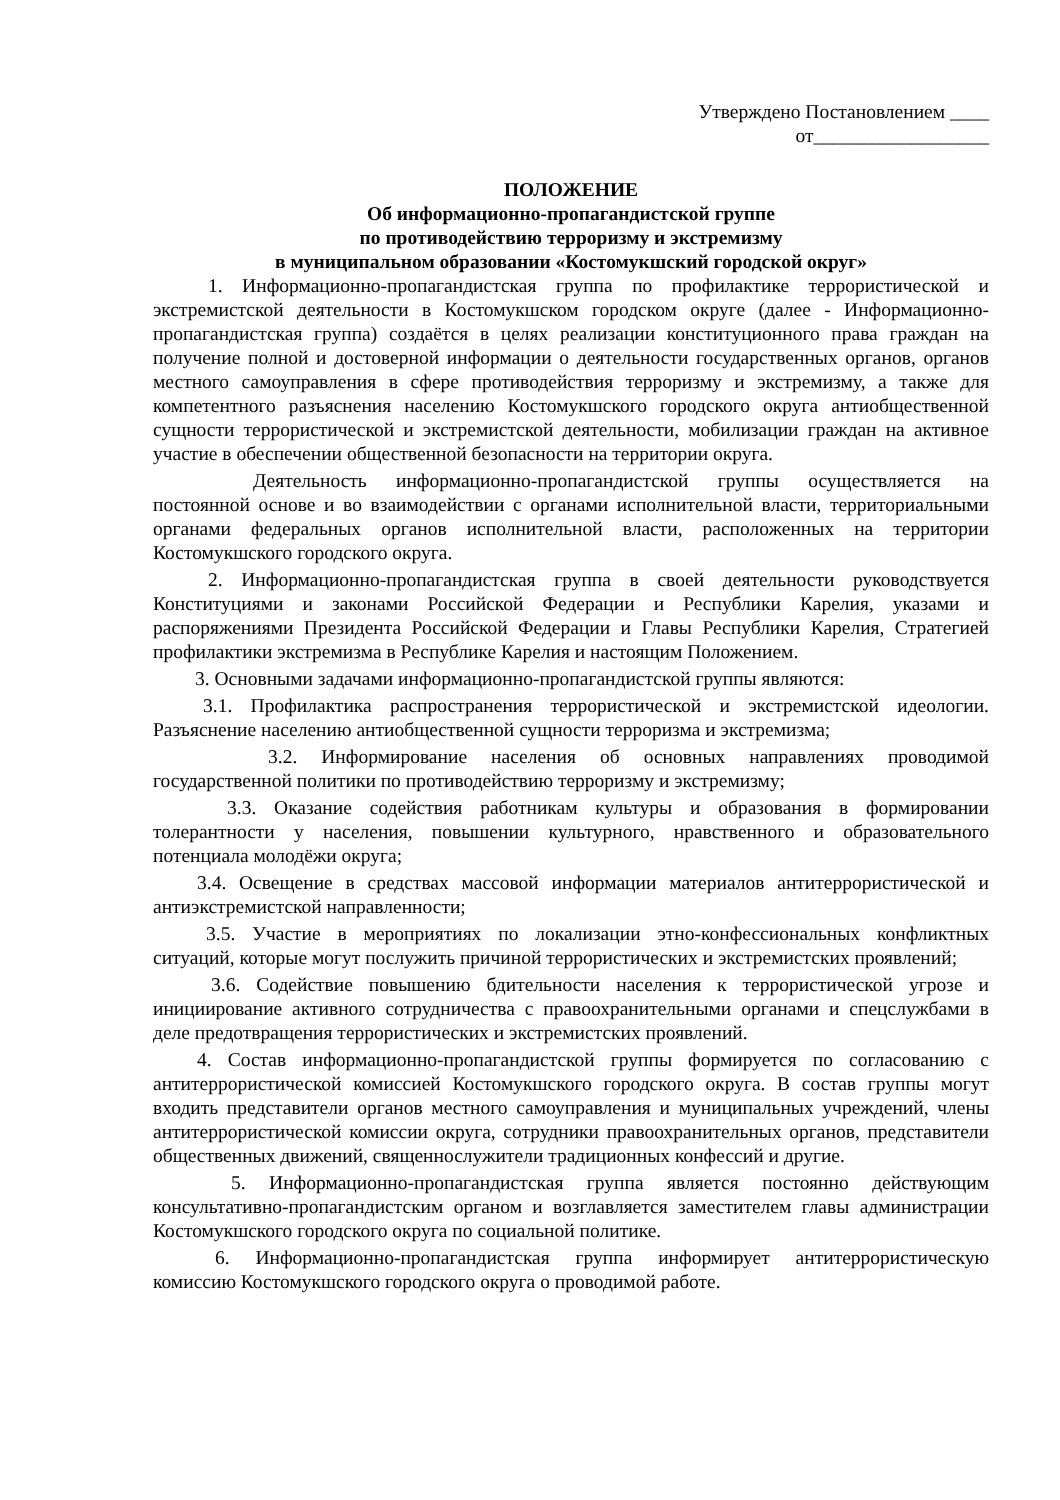Утверждено Постановлением ____
от__________________
ПОЛОЖЕНИЕ
Об информационно-пропагандистской группе
по противодействию терроризму и экстремизму
в муниципальном образовании «Костомукшский городской округ»
1. Информационно-пропагандистская группа по профилактике террористической и экстремистской деятельности в Костомукшском городском округе (далее - Информационно-пропагандистская группа) создаётся в целях реализации конституционного права граждан на получение полной и достоверной информации о деятельности государственных органов, органов местного самоуправления в сфере противодействия терроризму и экстремизму, а также для компетентного разъяснения населению Костомукшского городского округа антиобщественной сущности террористической и экстремистской деятельности, мобилизации граждан на активное участие в обеспечении общественной безопасности на территории округа.
Деятельность информационно-пропагандистской группы осуществляется на постоянной основе и во взаимодействии с органами исполнительной власти, территориальными органами федеральных органов исполнительной власти, расположенных на территории Костомукшского городского округа.
2. Информационно-пропагандистская группа в своей деятельности руководствуется Конституциями и законами Российской Федерации и Республики Карелия, указами и распоряжениями Президента Российской Федерации и Главы Республики Карелия, Стратегией профилактики экстремизма в Республике Карелия и настоящим Положением.
3. Основными задачами информационно-пропагандистской группы являются:
3.1. Профилактика распространения террористической и экстремистской идеологии. Разъяснение населению антиобщественной сущности терроризма и экстремизма;
3.2. Информирование населения об основных направлениях проводимой государственной политики по противодействию терроризму и экстремизму;
3.3. Оказание содействия работникам культуры и образования в формировании толерантности у населения, повышении культурного, нравственного и образовательного потенциала молодёжи округа;
3.4. Освещение в средствах массовой информации материалов антитеррористической и антиэкстремистской направленности;
3.5. Участие в мероприятиях по локализации этно-конфессиональных конфликтных ситуаций, которые могут послужить причиной террористических и экстремистских проявлений;
3.6. Содействие повышению бдительности населения к террористической угрозе и инициирование активного сотрудничества с правоохранительными органами и спецслужбами в деле предотвращения террористических и экстремистских проявлений.
4. Состав информационно-пропагандистской группы формируется по согласованию с антитеррористической комиссией Костомукшского городского округа. В состав группы могут входить представители органов местного самоуправления и муниципальных учреждений, члены антитеррористической комиссии округа, сотрудники правоохранительных органов, представители общественных движений, священнослужители традиционных конфессий и другие.
5. Информационно-пропагандистская группа является постоянно действующим консультативно-пропагандистским органом и возглавляется заместителем главы администрации Костомукшского городского округа по социальной политике.
6. Информационно-пропагандистская группа информирует антитеррористическую комиссию Костомукшского городского округа о проводимой работе.